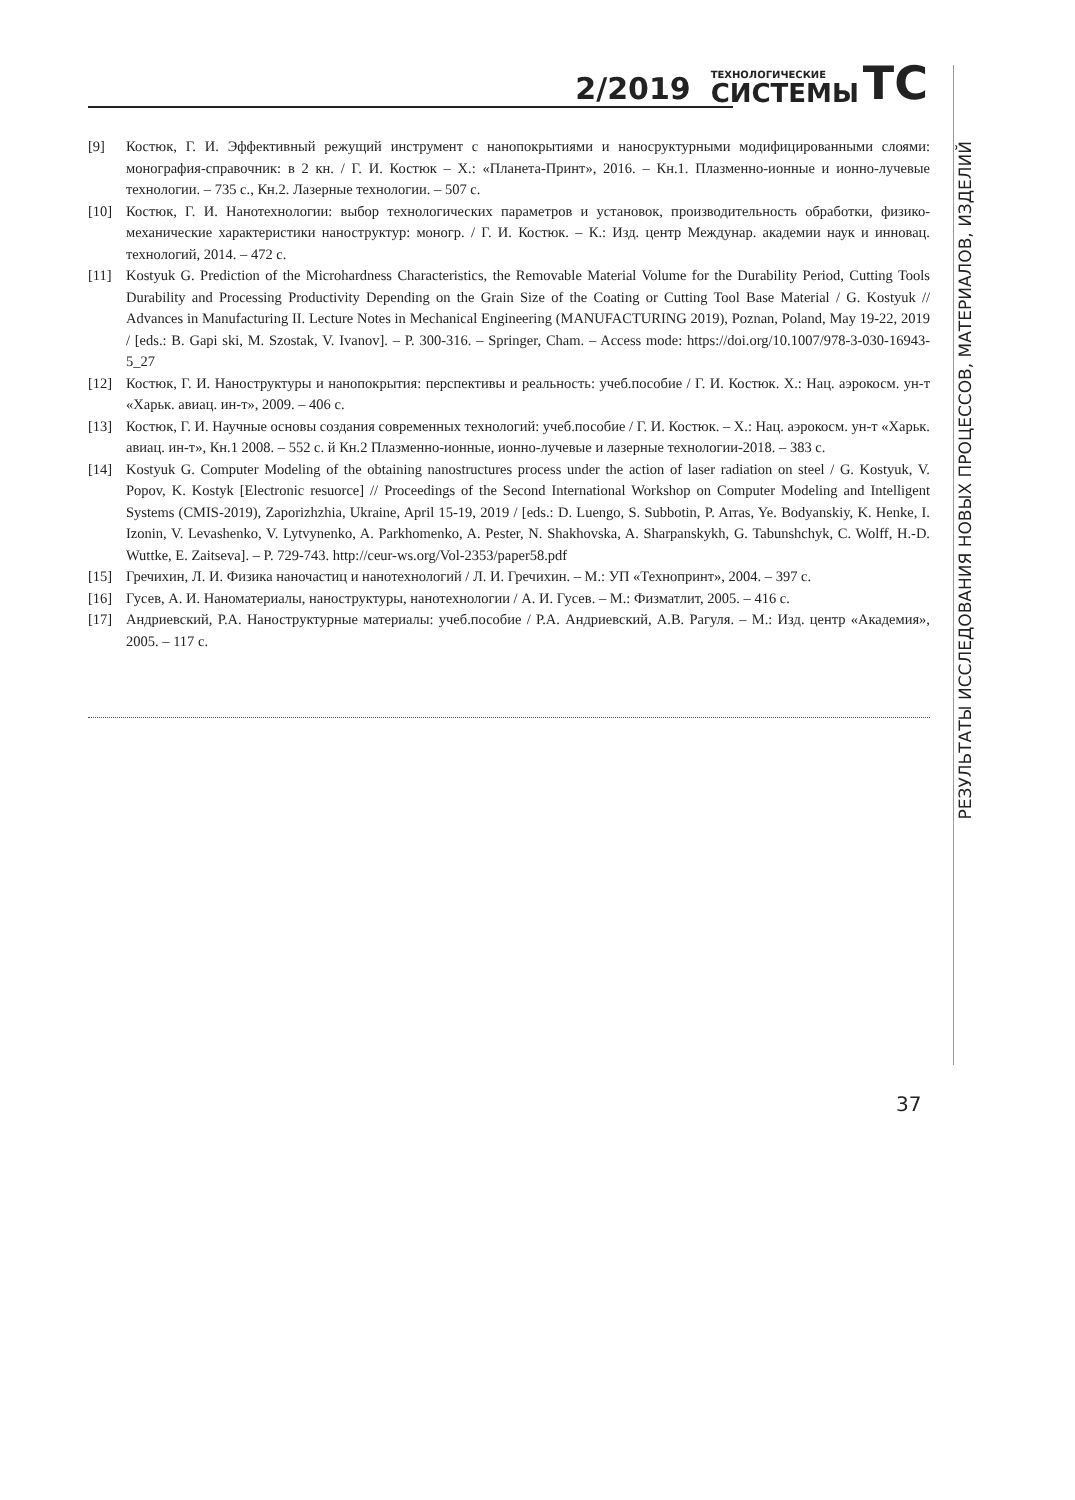2/2019 ТЕХНОЛОГИЧЕСКИЕ
СИСТЕМЫ ТС
[9] Костюк, Г. И. Эффективный режущий инструмент с нанопокрытиями и наносруктурными модифицированными слоями: монография-справочник: в 2 кн. / Г. И. Костюк – Х.: «Планета-Принт», 2016. – Кн.1. Плазменно-ионные и ионно-лучевые технологии. – 735 с., Кн.2. Лазерные технологии. – 507 с.
[10] Костюк, Г. И. Нанотехнологии: выбор технологических параметров и установок, производительность обработки, физико-механические характеристики наноструктур: моногр. / Г. И. Костюк. – К.: Изд. центр Междунар. академии наук и инновац. технологий, 2014. – 472 с.
[11] Kostyuk G. Prediction of the Microhardness Characteristics, the Removable Material Volume for the Durability Period, Cutting Tools Durability and Processing Productivity Depending on the Grain Size of the Coating or Cutting Tool Base Material / G. Kostyuk // Advances in Manufacturing II. Lecture Notes in Mechanical Engineering (MANUFACTURING 2019), Poznan, Poland, May 19-22, 2019 / [eds.: B. Gapi ski, M. Szostak, V. Ivanov]. – P. 300-316. – Springer, Cham. – Access mode: https://doi.org/10.1007/978-3-030-16943-5_27
[12] Костюк, Г. И. Наноструктуры и нанопокрытия: перспективы и реальность: учеб.пособие / Г. И. Костюк. Х.: Нац. аэрокосм. ун-т «Харьк. авиац. ин-т», 2009. – 406 с.
[13] Костюк, Г. И. Научные основы создания современных технологий: учеб.пособие / Г. И. Костюк. – Х.: Нац. аэрокосм. ун-т «Харьк. авиац. ин-т», Кн.1 2008. – 552 с. й Кн.2 Плазменно-ионные, ионно-лучевые и лазерные технологии-2018. – 383 с.
[14] Kostyuk G. Computer Modeling of the obtaining nanostructures process under the action of laser radiation on steel / G. Kostyuk, V. Popov, K. Kostyk [Electronic resuorce] // Proceedings of the Second International Workshop on Computer Modeling and Intelligent Systems (CMIS-2019), Zaporizhzhia, Ukraine, April 15-19, 2019 / [eds.: D. Luengo, S. Subbotin, P. Arras, Ye. Bodyanskiy, K. Henke, I. Izonin, V. Levashenko, V. Lytvynenko, A. Parkhomenko, A. Pester, N. Shakhovska, A. Sharpanskykh, G. Tabunshchyk, C. Wolff, H.-D. Wuttke, E. Zaitseva]. – P. 729-743. http://ceur-ws.org/Vol-2353/paper58.pdf
[15] Гречихин, Л. И. Физика наночастиц и нанотехнологий / Л. И. Гречихин. – М.: УП «Технопринт», 2004. – 397 с.
[16] Гусев, А. И. Наноматериалы, наноструктуры, нанотехнологии / А. И. Гусев. – М.: Физматлит, 2005. – 416 с.
[17] Андриевский, Р.А. Наноструктурные материалы: учеб.пособие / Р.А. Андриевский, А.В. Рагуля. – М.: Изд. центр «Академия», 2005. – 117 с.
РЕЗУЛЬТАТЫ ИССЛЕДОВАНИЯ НОВЫХ ПРОЦЕССОВ, МАТЕРИАЛОВ, ИЗДЕЛИЙ
37